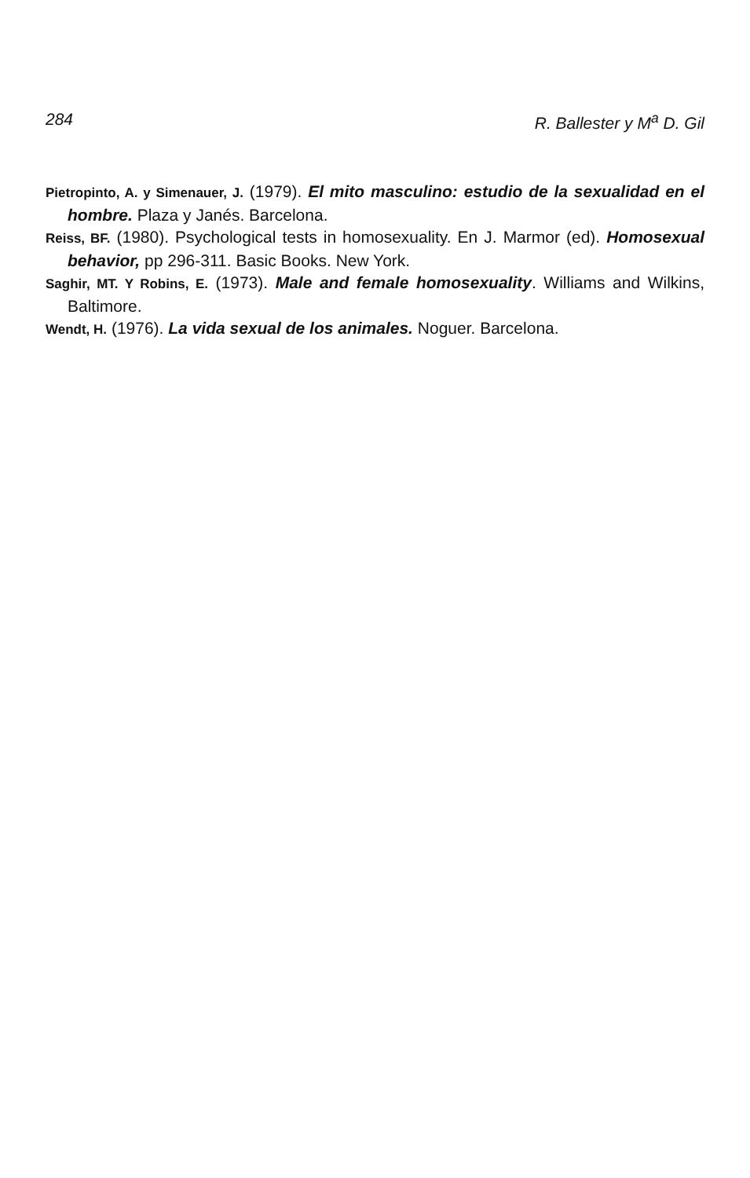284 R. Ballester y M<sup>a</sup> D. Gil
Pietropinto, A. y Simenauer, J. (1979). El mito masculino: estudio de la sexualidad en el hombre. Plaza y Janés. Barcelona.
Reiss, BF. (1980). Psychological tests in homosexuality. En J. Marmor (ed). Homosexual behavior, pp 296-311. Basic Books. New York.
Saghir, MT. Y Robins, E. (1973). Male and female homosexuality. Williams and Wilkins, Baltimore.
Wendt, H. (1976). La vida sexual de los animales. Noguer. Barcelona.